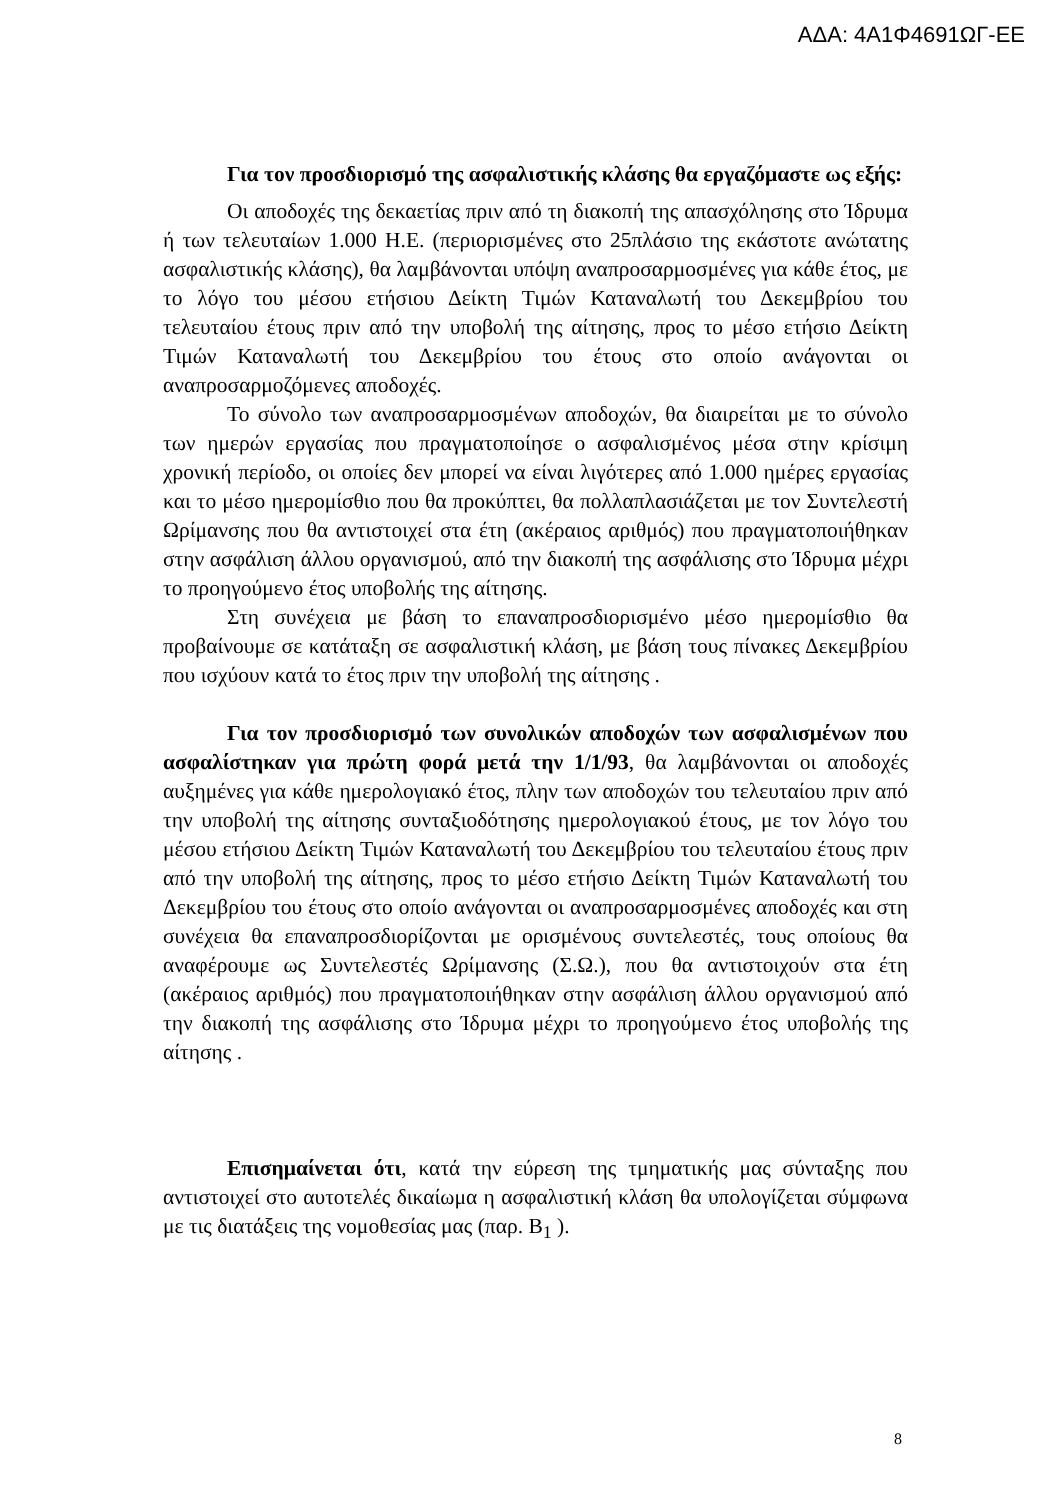ΑΔΑ: 4Α1Φ4691ΩΓ-ΕΕ
Για τον προσδιορισμό της ασφαλιστικής κλάσης θα εργαζόμαστε ως εξής:
Οι αποδοχές της δεκαετίας πριν από τη διακοπή της απασχόλησης στο Ίδρυμα ή των τελευταίων 1.000 Η.Ε. (περιορισμένες στο 25πλάσιο της εκάστοτε ανώτατης ασφαλιστικής κλάσης), θα λαμβάνονται υπόψη αναπροσαρμοσμένες για κάθε έτος, με το λόγο του μέσου ετήσιου Δείκτη Τιμών Καταναλωτή του Δεκεμβρίου του τελευταίου έτους πριν από την υποβολή της αίτησης, προς το μέσο ετήσιο Δείκτη Τιμών Καταναλωτή του Δεκεμβρίου του έτους στο οποίο ανάγονται οι αναπροσαρμοζόμενες αποδοχές.
Το σύνολο των αναπροσαρμοσμένων αποδοχών, θα διαιρείται με το σύνολο των ημερών εργασίας που πραγματοποίησε ο ασφαλισμένος μέσα στην κρίσιμη χρονική περίοδο, οι οποίες δεν μπορεί να είναι λιγότερες από 1.000 ημέρες εργασίας και το μέσο ημερομίσθιο που θα προκύπτει, θα πολλαπλασιάζεται με τον Συντελεστή Ωρίμανσης που θα αντιστοιχεί στα έτη (ακέραιος αριθμός) που πραγματοποιήθηκαν στην ασφάλιση άλλου οργανισμού, από την διακοπή της ασφάλισης στο Ίδρυμα μέχρι το προηγούμενο έτος υποβολής της αίτησης.
Στη συνέχεια με βάση το επαναπροσδιορισμένο μέσο ημερομίσθιο θα προβαίνουμε σε κατάταξη σε ασφαλιστική κλάση, με βάση τους πίνακες Δεκεμβρίου που ισχύουν κατά το έτος πριν την υποβολή της αίτησης .
Για τον προσδιορισμό των συνολικών αποδοχών των ασφαλισμένων που ασφαλίστηκαν για πρώτη φορά μετά την 1/1/93, θα λαμβάνονται οι αποδοχές αυξημένες για κάθε ημερολογιακό έτος, πλην των αποδοχών του τελευταίου πριν από την υποβολή της αίτησης συνταξιοδότησης ημερολογιακού έτους, με τον λόγο του μέσου ετήσιου Δείκτη Τιμών Καταναλωτή του Δεκεμβρίου του τελευταίου έτους πριν από την υποβολή της αίτησης, προς το μέσο ετήσιο Δείκτη Τιμών Καταναλωτή του Δεκεμβρίου του έτους στο οποίο ανάγονται οι αναπροσαρμοσμένες αποδοχές και στη συνέχεια θα επαναπροσδιορίζονται με ορισμένους συντελεστές, τους οποίους θα αναφέρουμε ως Συντελεστές Ωρίμανσης (Σ.Ω.), που θα αντιστοιχούν στα έτη (ακέραιος αριθμός) που πραγματοποιήθηκαν στην ασφάλιση άλλου οργανισμού από την διακοπή της ασφάλισης στο Ίδρυμα μέχρι το προηγούμενο έτος υποβολής της αίτησης .
Επισημαίνεται ότι, κατά την εύρεση της τμηματικής μας σύνταξης που αντιστοιχεί στο αυτοτελές δικαίωμα η ασφαλιστική κλάση θα υπολογίζεται σύμφωνα με τις διατάξεις της νομοθεσίας μας (παρ. Β<sub>1</sub> ).
8